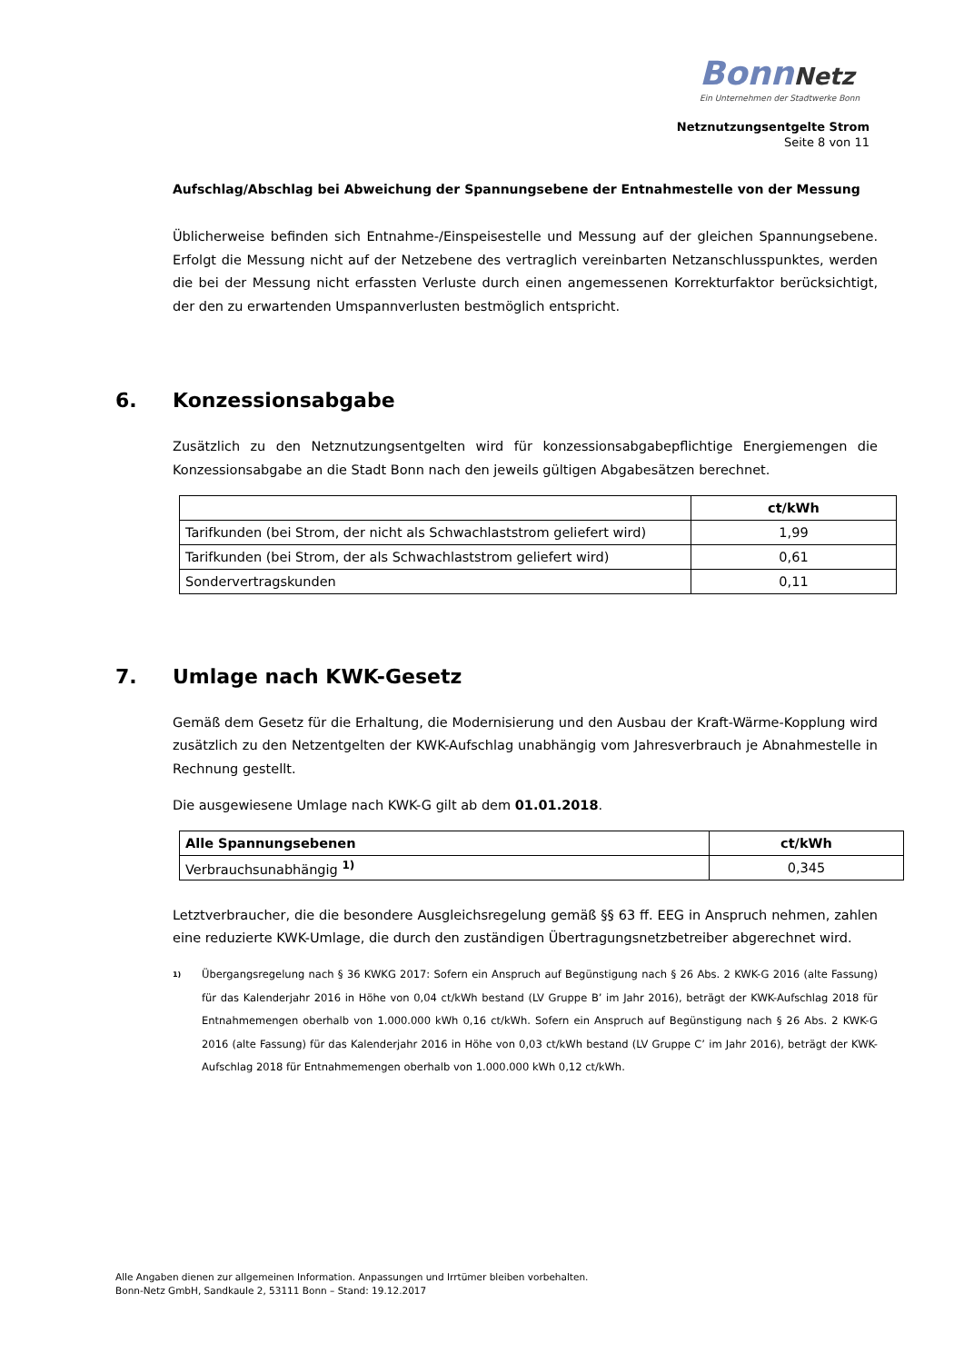BonnNetz
Ein Unternehmen der Stadtwerke Bonn
Netznutzungsentgelte Strom
Seite 8 von 11
Aufschlag/Abschlag bei Abweichung der Spannungsebene der Entnahmestelle von der Messung
Üblicherweise befinden sich Entnahme-/Einspeisestelle und Messung auf der gleichen Spannungsebene. Erfolgt die Messung nicht auf der Netzebene des vertraglich vereinbarten Netzanschlusspunktes, werden die bei der Messung nicht erfassten Verluste durch einen angemessenen Korrekturfaktor berücksichtigt, der den zu erwartenden Umspannverlusten bestmöglich entspricht.
6. Konzessionsabgabe
Zusätzlich zu den Netznutzungsentgelten wird für konzessionsabgabepflichtige Energiemengen die Konzessionsabgabe an die Stadt Bonn nach den jeweils gültigen Abgabesätzen berechnet.
| | ct/kWh |
| --- | --- |
| Tarifkunden (bei Strom, der nicht als Schwachlaststrom geliefert wird) | 1,99 |
| Tarifkunden (bei Strom, der als Schwachlaststrom geliefert wird) | 0,61 |
| Sondervertragskunden | 0,11 |
7. Umlage nach KWK-Gesetz
Gemäß dem Gesetz für die Erhaltung, die Modernisierung und den Ausbau der Kraft-Wärme-Kopplung wird zusätzlich zu den Netzentgelten der KWK-Aufschlag unabhängig vom Jahresverbrauch je Abnahmestelle in Rechnung gestellt.
Die ausgewiesene Umlage nach KWK-G gilt ab dem 01.01.2018.
| Alle Spannungsebenen | ct/kWh |
| --- | --- |
| Verbrauchsunabhängig <sup>1)</sup> | 0,345 |
Letztverbraucher, die die besondere Ausgleichsregelung gemäß §§ 63 ff. EEG in Anspruch nehmen, zahlen eine reduzierte KWK-Umlage, die durch den zuständigen Übertragungsnetzbetreiber abgerechnet wird.
<sup>1)</sup>
Übergangsregelung nach § 36 KWKG 2017: Sofern ein Anspruch auf Begünstigung nach § 26 Abs. 2 KWK-G 2016 (alte Fassung) für das Kalenderjahr 2016 in Höhe von 0,04 ct/kWh bestand (LV Gruppe B’ im Jahr 2016), beträgt der KWK-Aufschlag 2018 für Entnahmemengen oberhalb von 1.000.000 kWh 0,16 ct/kWh. Sofern ein Anspruch auf Begünstigung nach § 26 Abs. 2 KWK-G 2016 (alte Fassung) für das Kalenderjahr 2016 in Höhe von 0,03 ct/kWh bestand (LV Gruppe C’ im Jahr 2016), beträgt der KWK-Aufschlag 2018 für Entnahmemengen oberhalb von 1.000.000 kWh 0,12 ct/kWh.
Alle Angaben dienen zur allgemeinen Information. Anpassungen und Irrtümer bleiben vorbehalten.
Bonn-Netz GmbH, Sandkaule 2, 53111 Bonn – Stand: 19.12.2017